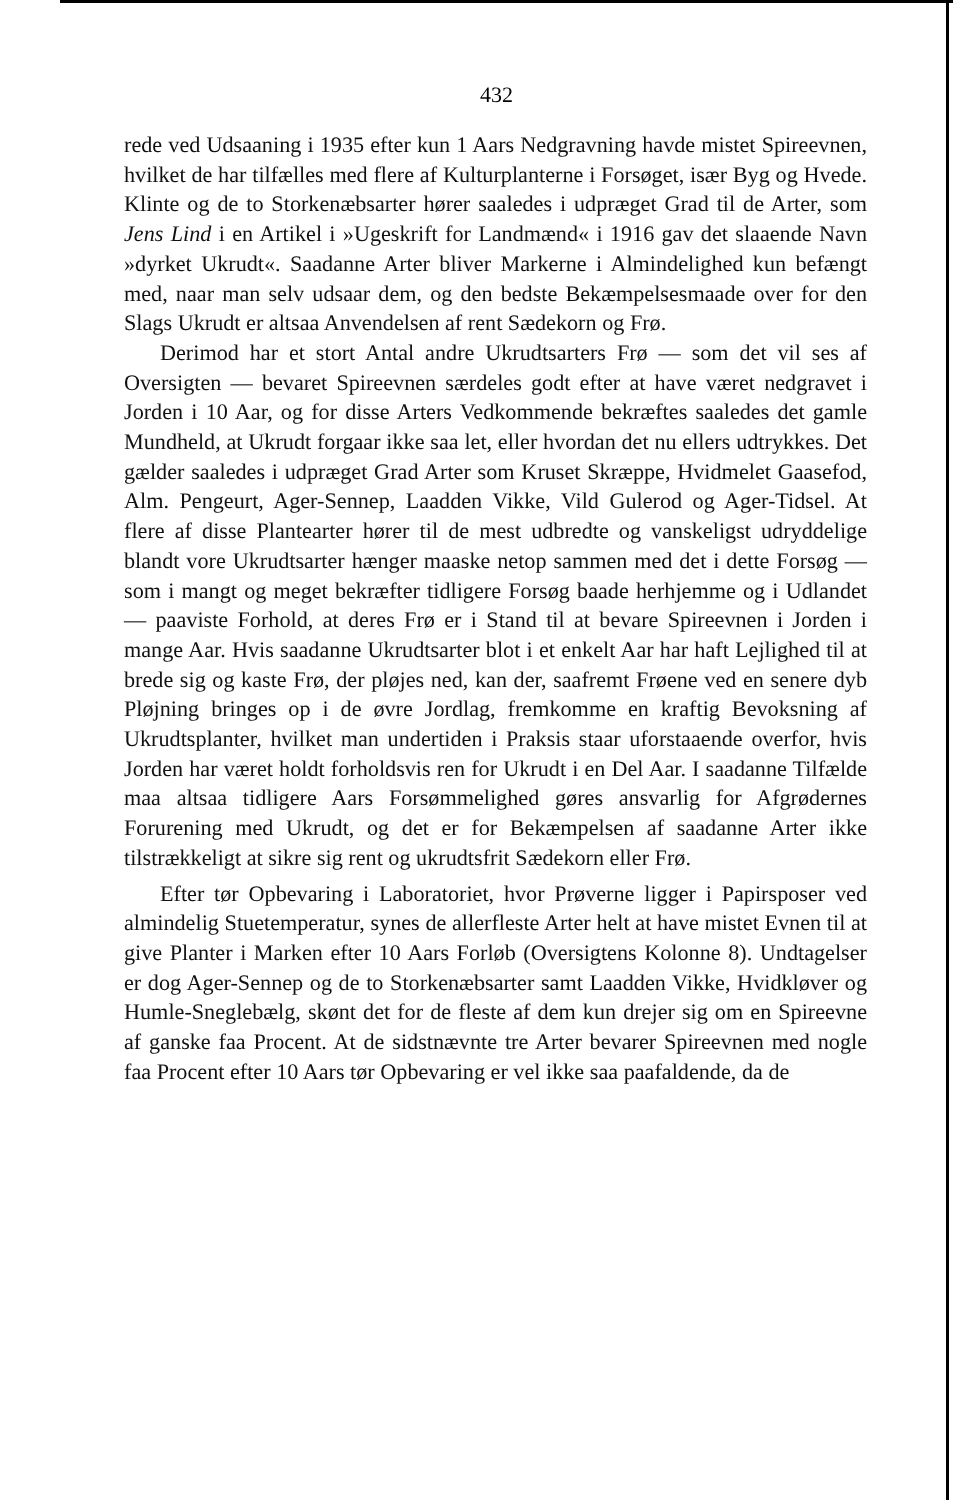432
rede ved Udsaaning i 1935 efter kun 1 Aars Nedgravning havde mistet Spireevnen, hvilket de har tilfælles med flere af Kulturplanterne i Forsøget, især Byg og Hvede. Klinte og de to Storkenæbsarter hører saaledes i udpræget Grad til de Arter, som Jens Lind i en Artikel i »Ugeskrift for Landmænd« i 1916 gav det slaaende Navn »dyrket Ukrudt«. Saadanne Arter bliver Markerne i Almindelighed kun befængt med, naar man selv udsaar dem, og den bedste Bekæmpelsesmaade over for den Slags Ukrudt er altsaa Anvendelsen af rent Sædekorn og Frø.
Derimod har et stort Antal andre Ukrudtsarters Frø — som det vil ses af Oversigten — bevaret Spireevnen særdeles godt efter at have været nedgravet i Jorden i 10 Aar, og for disse Arters Vedkommende bekræftes saaledes det gamle Mundheld, at Ukrudt forgaar ikke saa let, eller hvordan det nu ellers udtrykkes. Det gælder saaledes i udpræget Grad Arter som Kruset Skræppe, Hvidmelet Gaasefod, Alm. Pengeurt, Ager-Sennep, Laadden Vikke, Vild Gulerod og Ager-Tidsel. At flere af disse Plantearter hører til de mest udbredte og vanskeligst udryddelige blandt vore Ukrudtsarter hænger maaske netop sammen med det i dette Forsøg — som i mangt og meget bekræfter tidligere Forsøg baade herhjemme og i Udlandet — paaviste Forhold, at deres Frø er i Stand til at bevare Spireevnen i Jorden i mange Aar. Hvis saadanne Ukrudtsarter blot i et enkelt Aar har haft Lejlighed til at brede sig og kaste Frø, der pløjes ned, kan der, saafremt Frøene ved en senere dyb Pløjning bringes op i de øvre Jordlag, fremkomme en kraftig Bevoksning af Ukrudtsplanter, hvilket man undertiden i Praksis staar uforstaaende overfor, hvis Jorden har været holdt forholdsvis ren for Ukrudt i en Del Aar. I saadanne Tilfælde maa altsaa tidligere Aars Forsømmelighed gøres ansvarlig for Afgrødernes Forurening med Ukrudt, og det er for Bekæmpelsen af saadanne Arter ikke tilstrækkeligt at sikre sig rent og ukrudtsfrit Sædekorn eller Frø.
Efter tør Opbevaring i Laboratoriet, hvor Prøverne ligger i Papirsposer ved almindelig Stuetemperatur, synes de allerfleste Arter helt at have mistet Evnen til at give Planter i Marken efter 10 Aars Forløb (Oversigtens Kolonne 8). Undtagelser er dog Ager-Sennep og de to Storkenæbsarter samt Laadden Vikke, Hvidkløver og Humle-Sneglebælg, skønt det for de fleste af dem kun drejer sig om en Spireevne af ganske faa Procent. At de sidstnævnte tre Arter bevarer Spireevnen med nogle faa Procent efter 10 Aars tør Opbevaring er vel ikke saa paafaldende, da de